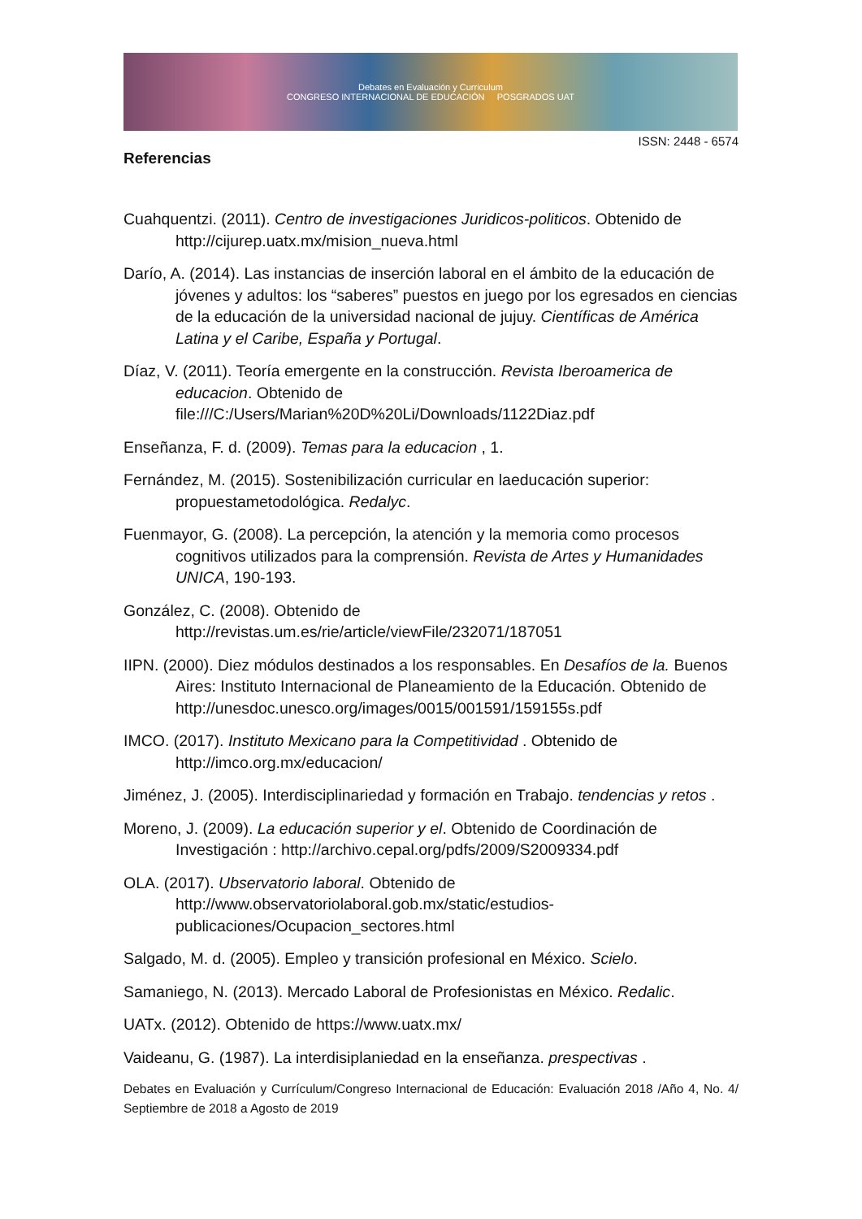Debates en Evaluación y Curriculum
CONGRESO INTERNACIONAL DE EDUCACIÓN POSGRADOS UAT
ISSN: 2448 - 6574
Referencias
Cuahquentzi. (2011). Centro de investigaciones Juridicos-politicos. Obtenido de http://cijurep.uatx.mx/mision_nueva.html
Darío, A. (2014). Las instancias de inserción laboral en el ámbito de la educación de jóvenes y adultos: los “saberes” puestos en juego por los egresados en ciencias de la educación de la universidad nacional de jujuy. Científicas de América Latina y el Caribe, España y Portugal.
Díaz, V. (2011). Teoría emergente en la construcción. Revista Iberoamerica de educacion. Obtenido de file:///C:/Users/Marian%20D%20Li/Downloads/1122Diaz.pdf
Enseñanza, F. d. (2009). Temas para la educacion , 1.
Fernández, M. (2015). Sostenibilización curricular en laeducación superior: propuestametodológica. Redalyc.
Fuenmayor, G. (2008). La percepción, la atención y la memoria como procesos cognitivos utilizados para la comprensión. Revista de Artes y Humanidades UNICA, 190-193.
González, C. (2008). Obtenido de http://revistas.um.es/rie/article/viewFile/232071/187051
IIPN. (2000). Diez módulos destinados a los responsables. En Desafíos de la. Buenos Aires: Instituto Internacional de Planeamiento de la Educación. Obtenido de http://unesdoc.unesco.org/images/0015/001591/159155s.pdf
IMCO. (2017). Instituto Mexicano para la Competitividad . Obtenido de http://imco.org.mx/educacion/
Jiménez, J. (2005). Interdisciplinariedad y formación en Trabajo. tendencias y retos .
Moreno, J. (2009). La educación superior y el. Obtenido de Coordinación de Investigación : http://archivo.cepal.org/pdfs/2009/S2009334.pdf
OLA. (2017). Ubservatorio laboral. Obtenido de http://www.observatoriolaboral.gob.mx/static/estudios-publicaciones/Ocupacion_sectores.html
Salgado, M. d. (2005). Empleo y transición profesional en México. Scielo.
Samaniego, N. (2013). Mercado Laboral de Profesionistas en México. Redalic.
UATx. (2012). Obtenido de https://www.uatx.mx/
Vaideanu, G. (1987). La interdisiplaniedad en la enseñanza. prespectivas .
Debates en Evaluación y Currículum/Congreso Internacional de Educación: Evaluación 2018 /Año 4, No. 4/ Septiembre de 2018 a Agosto de 2019